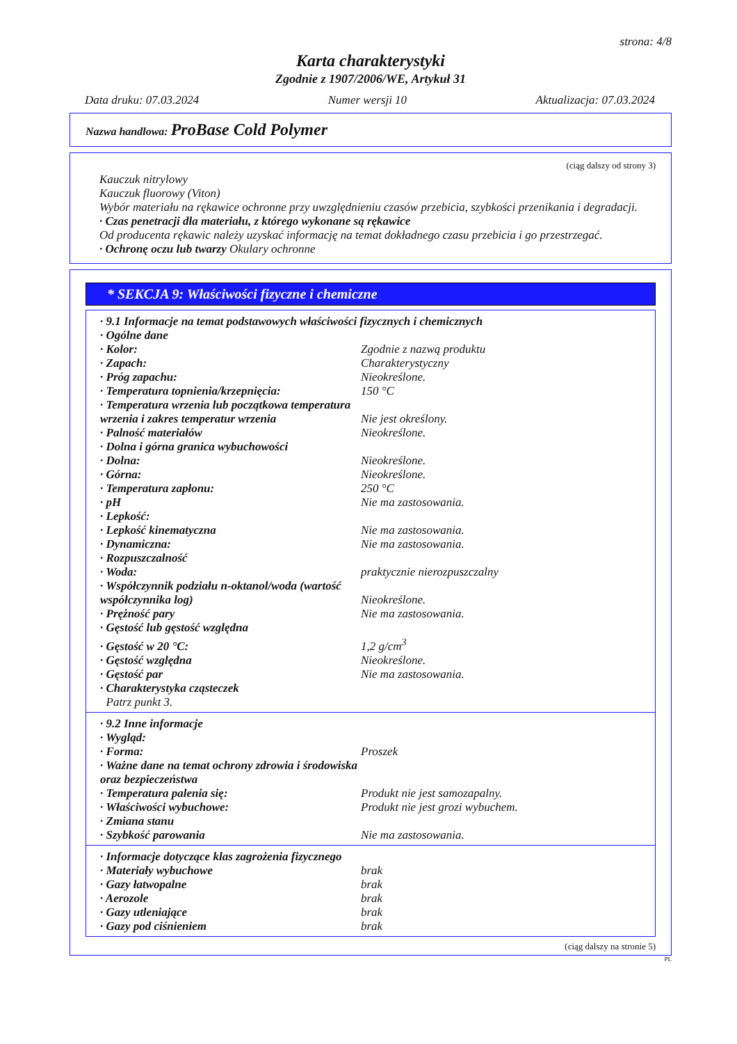strona: 4/8
Karta charakterystyki
Zgodnie z 1907/2006/WE, Artykuł 31
Data druku: 07.03.2024 Numer wersji 10 Aktualizacja: 07.03.2024
Nazwa handlowa: ProBase Cold Polymer
(ciąg dalszy od strony 3)
Kauczuk nitrylowy
Kauczuk fluorowy (Viton)
Wybór materiału na rękawice ochronne przy uwzględnieniu czasów przebicia, szybkości przenikania i degradacji.
· Czas penetracji dla materiału, z którego wykonane są rękawice
Od producenta rękawic należy uzyskać informację na temat dokładnego czasu przebicia i go przestrzegać.
· Ochronę oczu lub twarzy Okulary ochronne
* SEKCJA 9: Właściwości fizyczne i chemiczne
| · 9.1 Informacje na temat podstawowych właściwości fizycznych i chemicznych | |
| · Ogólne dane | |
| · Kolor: | Zgodnie z nazwą produktu |
| · Zapach: | Charakterystyczny |
| · Próg zapachu: | Nieokreślone. |
| · Temperatura topnienia/krzepnięcia: | 150 °C |
| · Temperatura wrzenia lub początkowa temperatura wrzenia i zakres temperatur wrzenia | Nie jest określony. |
| · Palność materiałów | Nieokreślone. |
| · Dolna i górna granica wybuchowości | |
| · Dolna: | Nieokreślone. |
| · Górna: | Nieokreślone. |
| · Temperatura zapłonu: | 250 °C |
| · pH | Nie ma zastosowania. |
| · Lepkość: | |
| · Lepkość kinematyczna | Nie ma zastosowania. |
| · Dynamiczna: | Nie ma zastosowania. |
| · Rozpuszczalność | |
| · Woda: | praktycznie nierozpuszczalny |
| · Współczynnik podziału n-oktanol/woda (wartość współczynnika log) | Nieokreślone. |
| · Prężność pary | Nie ma zastosowania. |
| · Gęstość lub gęstość względna | |
| · Gęstość w 20 °C: | 1,2 g/cm<sup>3</sup> |
| · Gęstość względna | Nieokreślone. |
| · Gęstość par | Nie ma zastosowania. |
| · Charakterystyka cząsteczek | |
| Patrz punkt 3. | |
| · 9.2 Inne informacje | |
| · Wygląd: | |
| · Forma: | Proszek |
| · Ważne dane na temat ochrony zdrowia i środowiska oraz bezpieczeństwa | |
| · Temperatura palenia się: | Produkt nie jest samozapalny. |
| · Właściwości wybuchowe: | Produkt nie jest grozi wybuchem. |
| · Zmiana stanu | |
| · Szybkość parowania | Nie ma zastosowania. |
| · Informacje dotyczące klas zagrożenia fizycznego | |
| · Materiały wybuchowe | brak |
| · Gazy łatwopalne | brak |
| · Aerozole | brak |
| · Gazy utleniające | brak |
| · Gazy pod ciśnieniem | brak |
(ciąg dalszy na stronie 5)
PL